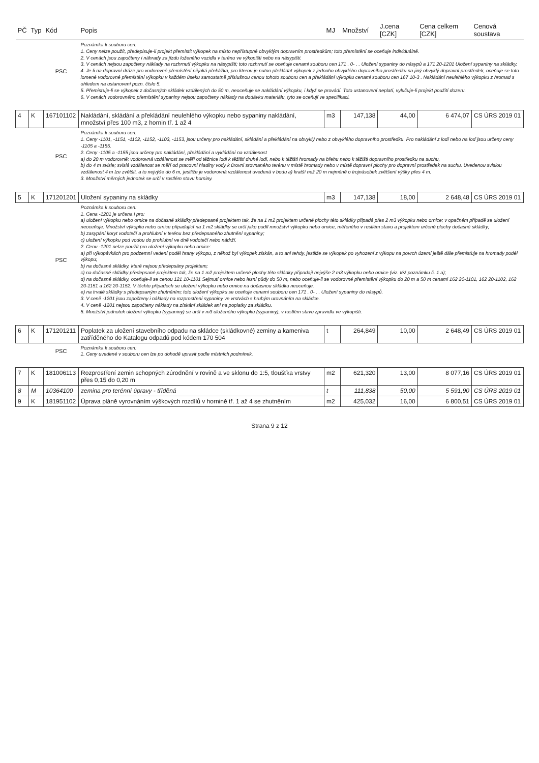| PČ | Typ | Kód | Popis | MJ | Množství | J.cena [CZK] | Cena celkem [CZK] | Cenová soustava |
| --- | --- | --- | --- | --- | --- | --- | --- | --- |
| | | PSC | Poznámka k souboru cen: 1. Ceny nelze použít, předepisuje-li projekt přemístit výkopek na místo nepřístupné obvyklým dopravním prostředkům; toto přemístění se oceňuje individuálně. 2. V cenách jsou započteny i náhrady za jízdu loženého vozidla v terénu ve výkopišti nebo na násypišti. 3. V cenách nejsou započteny náklady na rozhrnutí výkopku na násypišti; toto rozhrnutí se oceňuje cenami souboru cen 171 . 0- . . Uložení sypaniny do násypů a 171 20-1201 Uložení sypaniny na skládky. 4. Je-li na dopravní dráze pro vodorovné přemístění nějaká překážka, pro kterou je nutno překládat výkopek z jednoho obvyklého dopravního prostředku na jiný obvyklý dopravní prostředek, oceňuje se toto lomené vodorovné přemístění výkopku v každém úseku samostatně příslušnou cenou tohoto souboru cen a překládání výkopku cenami souboru cen 167 10-3 . Nakládání neulehlého výkopku z hromad s ohledem na ustanovení pozn. číslo 5. 5. Přemisťuje-li se výkopek z dočasných skládek vzdálených do 50 m, neoceňuje se nakládání výkopku, i když se provádí. Toto ustanovení neplatí, vylučuje-li projekt použití dozeru. 6. V cenách vodorovného přemístění sypaniny nejsou započteny náklady na dodávku materiálu, tyto se oceňují ve specifikaci. | | | | | |
| 4 | K | 167101102 | Nakládání, skládání a překládání neulehlého výkopku nebo sypaniny nakládání, množství přes 100 m3, z hornin tř. 1 až 4 | m3 | 147,138 | 44,00 | 6 474,07 | CS ÚRS 2019 01 |
| | | PSC | Poznámka k souboru cen: 1. Ceny -1101, -1151, -1102, -1152, -1103, -1153, jsou určeny pro nakládání, skládání a překládání na obvyklý nebo z obvyklého dopravního prostředku. Pro nakládání z lodí nebo na loď jsou určeny ceny -1105 a -1155. 2. Ceny -1105 a -1155 jsou určeny pro nakládání, překládání a vykládání na vzdálenost a) do 20 m vodorovně; vodorovná vzdálenost se měří od těžnice lodi k těžišti druhé lodi, nebo k těžišti hromady na břehu nebo k těžišti dopravního prostředku na suchu, b) do 4 m svisle; svislá vzdálenost se měří od pracovní hladiny vody k úrovni srovnaného terénu v místě hromady nebo v místě dopravní plochy pro dopravní prostředek na suchu. Uvedenou svislou vzdálenost 4 m lze zvětšit, a to nejvýše do 6 m, jestliže je vodorovná vzdálenost uvedená v bodu a) kratší než 20 m nejméně o trojnásobek zvětšení výšky přes 4 m. 3. Množství měrných jednotek se určí v rostlém stavu horniny. | | | | | |
| 5 | K | 171201201 | Uložení sypaniny na skládky | m3 | 147,138 | 18,00 | 2 648,48 | CS ÚRS 2019 01 |
| | | PSC | Poznámka k souboru cen: 1. Cena -1201 je určena i pro: a) uložení výkopku nebo ornice na dočasné skládky předepsané projektem tak, že na 1 m2 projektem určené plochy této skládky připadá přes 2 m3 výkopku nebo ornice; v opačném případě se uložení neoceňuje. Množství výkopku nebo ornice připadající na 1 m2 skládky se určí jako podíl množství výkopku nebo ornice, měřeného v rostlém stavu a projektem určené plochy dočasné skládky; b) zasypání koryt vodotečí a prohlubní v terénu bez předepsaného zhutnění sypaniny; c) uložení výkopku pod vodou do prohlubní ve dně vodotečí nebo nádrží. 2. Cenu -1201 nelze použít pro uložení výkopku nebo ornice: a) při výkopávkách pro podzemní vedení podél hrany výkopu, z něhož byl výkopek získán, a to ani tehdy, jestliže se výkopek po vyhození z výkopu na povrch území ještě dále přemisťuje na hromady podél výkopu; b) na dočasné skládky, které nejsou předepsány projektem; c) na dočasné skládky předepsané projektem tak, že na 1 m2 projektem určené plochy této skládky připadají nejvýše 2 m3 výkopku nebo ornice (viz. též poznámku č. 1 a); d) na dočasné skládky, oceňuje-li se cenou 121 10-1101 Sejmutí ornice nebo lesní půdy do 50 m, nebo oceňuje-li se vodorovné přemístění výkopku do 20 m a 50 m cenami 162 20-1101, 162 20-1102, 162 20-1151 a 162 20-1152. V těchto případech se uložení výkopku nebo ornice na dočasnou skládku neoceňuje. e) na trvalé skládky s předepsaným zhutněním; toto uložení výkopku se oceňuje cenami souboru cen 171 . 0- . . Uložení sypaniny do násypů. 3. V ceně -1201 jsou započteny i náklady na rozprostření sypaniny ve vrstvách s hrubým urovnáním na skládce. 4. V ceně -1201 nejsou započteny náklady na získání skládek ani na poplatky za skládku. 5. Množství jednotek uložení výkopku (sypaniny) se určí v m3 uloženého výkopku (sypaniny), v rostlém stavu zpravidla ve výkopišti. | | | | | |
| 6 | K | 171201211 | Poplatek za uložení stavebního odpadu na skládce (skládkovné) zeminy a kameniva zatříděného do Katalogu odpadů pod kódem 170 504 | t | 264,849 | 10,00 | 2 648,49 | CS ÚRS 2019 01 |
| | | PSC | Poznámka k souboru cen: 1. Ceny uvedené v souboru cen lze po dohodě upravit podle místních podmínek. | | | | | |
| 7 | K | 181006113 | Rozprostření zemin schopných zúrodnění v rovině a ve sklonu do 1:5, tloušťka vrstvy přes 0,15 do 0,20 m | m2 | 621,320 | 13,00 | 8 077,16 | CS ÚRS 2019 01 |
| 8 | M | 10364100 | zemina pro terénní úpravy - tříděná | t | 111,838 | 50,00 | 5 591,90 | CS ÚRS 2019 01 |
| 9 | K | 181951102 | Úprava pláně vyrovnáním výškových rozdílů v hornině tř. 1 až 4 se zhutněním | m2 | 425,032 | 16,00 | 6 800,51 | CS ÚRS 2019 01 |
Strana 9 z 12